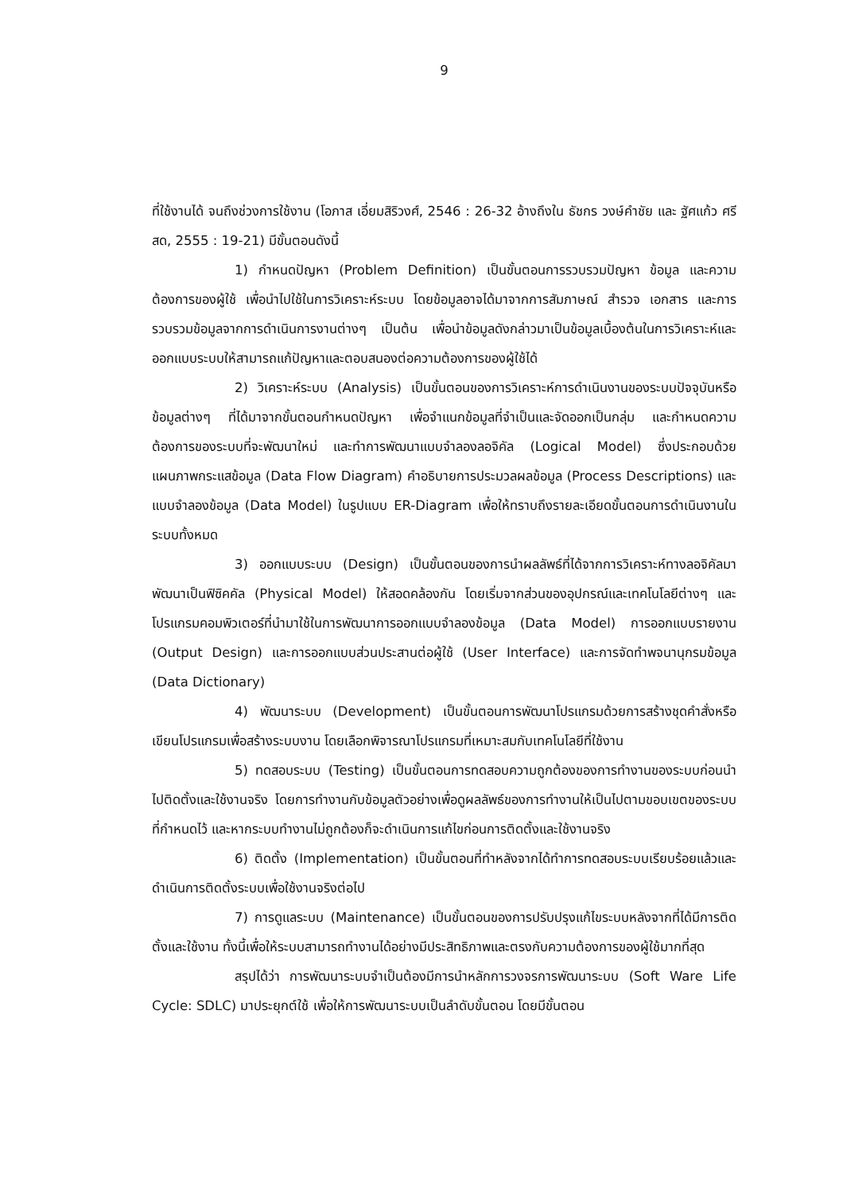9
ที่ใช้งานได้ จนถึงช่วงการใช้งาน (โอภาส เอี่ยมสิริวงศ์, 2546 : 26-32 อ้างถึงใน ธัชกร วงษ์คำชัย และ ฐัศแก้ว ศรีสด, 2555 : 19-21) มีขั้นตอนดังนี้
1) กำหนดปัญหา (Problem Definition) เป็นขั้นตอนการรวบรวมปัญหา ข้อมูล และความต้องการของผู้ใช้ เพื่อนำไปใช้ในการวิเคราะห์ระบบ โดยข้อมูลอาจได้มาจากการสัมภาษณ์ สำรวจ เอกสาร และการรวบรวมข้อมูลจากการดำเนินการงานต่างๆ เป็นต้น เพื่อนำข้อมูลดังกล่าวมาเป็นข้อมูลเบื้องต้นในการวิเคราะห์และออกแบบระบบให้สามารถแก้ปัญหาและตอบสนองต่อความต้องการของผู้ใช้ได้
2) วิเคราะห์ระบบ (Analysis) เป็นขั้นตอนของการวิเคราะห์การดำเนินงานของระบบปัจจุบันหรือข้อมูลต่างๆ ที่ได้มาจากขั้นตอนกำหนดปัญหา เพื่อจำแนกข้อมูลที่จำเป็นและจัดออกเป็นกลุ่ม และกำหนดความต้องการของระบบที่จะพัฒนาใหม่ และทำการพัฒนาแบบจำลองลอจิคัล (Logical Model) ซึ่งประกอบด้วย แผนภาพกระแสข้อมูล (Data Flow Diagram) คำอธิบายการประมวลผลข้อมูล (Process Descriptions) และแบบจำลองข้อมูล (Data Model) ในรูปแบบ ER-Diagram เพื่อให้ทราบถึงรายละเอียดขั้นตอนการดำเนินงานในระบบทั้งหมด
3) ออกแบบระบบ (Design) เป็นขั้นตอนของการนำผลลัพธ์ที่ได้จากการวิเคราะห์ทางลอจิคัลมาพัฒนาเป็นฟิซิคคัล (Physical Model) ให้สอดคล้องกัน โดยเริ่มจากส่วนของอุปกรณ์และเทคโนโลยีต่างๆ และโปรแกรมคอมพิวเตอร์ที่นำมาใช้ในการพัฒนาการออกแบบจำลองข้อมูล (Data Model) การออกแบบรายงาน (Output Design) และการออกแบบส่วนประสานต่อผู้ใช้ (User Interface) และการจัดทำพจนานุกรมข้อมูล (Data Dictionary)
4) พัฒนาระบบ (Development) เป็นขั้นตอนการพัฒนาโปรแกรมด้วยการสร้างชุดคำสั่งหรือเขียนโปรแกรมเพื่อสร้างระบบงาน โดยเลือกพิจารณาโปรแกรมที่เหมาะสมกับเทคโนโลยีที่ใช้งาน
5) ทดสอบระบบ (Testing) เป็นขั้นตอนการทดสอบความถูกต้องของการทำงานของระบบก่อนนำไปติดตั้งและใช้งานจริง โดยการทำงานกับข้อมูลตัวอย่างเพื่อดูผลลัพธ์ของการทำงานให้เป็นไปตามขอบเขตของระบบที่กำหนดไว้ และหากระบบทำงานไม่ถูกต้องก็จะดำเนินการแก้ไขก่อนการติดตั้งและใช้งานจริง
6) ติดตั้ง (Implementation) เป็นขั้นตอนที่ทำหลังจากได้ทำการทดสอบระบบเรียบร้อยแล้วและดำเนินการติดตั้งระบบเพื่อใช้งานจริงต่อไป
7) การดูแลระบบ (Maintenance) เป็นขั้นตอนของการปรับปรุงแก้ไขระบบหลังจากที่ได้มีการติดตั้งและใช้งาน ทั้งนี้เพื่อให้ระบบสามารถทำงานได้อย่างมีประสิทธิภาพและตรงกับความต้องการของผู้ใช้มากที่สุด
สรุปได้ว่า การพัฒนาระบบจำเป็นต้องมีการนำหลักการวงจรการพัฒนาระบบ (Soft Ware Life Cycle: SDLC) มาประยุกต์ใช้ เพื่อให้การพัฒนาระบบเป็นลำดับขั้นตอน โดยมีขั้นตอน